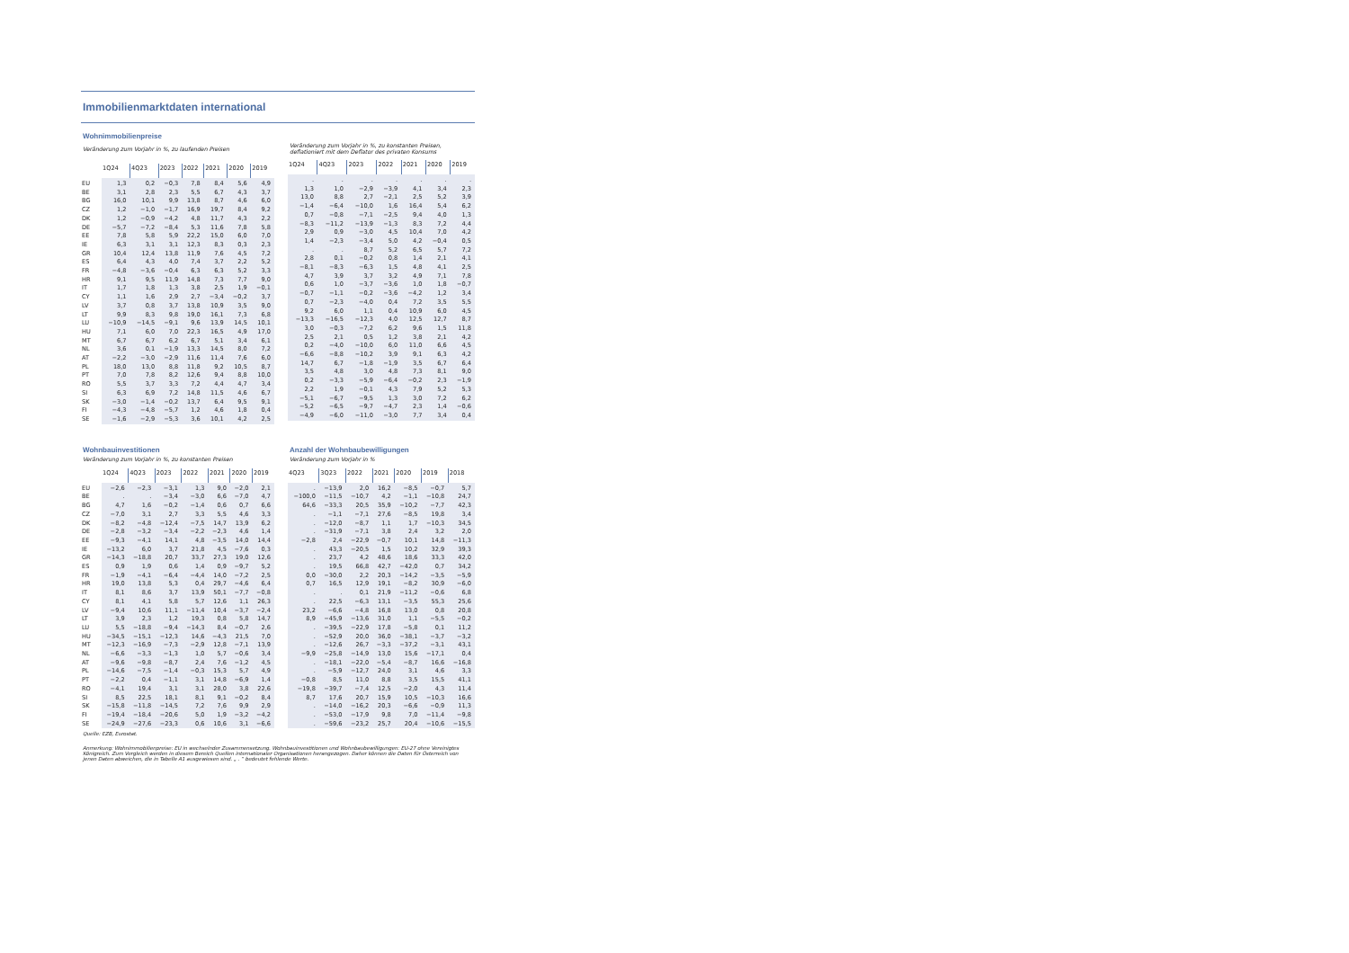Immobilienmarktdaten international
Wohnimmobilienpreise
Veränderung zum Vorjahr in %, zu laufenden Preisen
| | 1Q24 | 4Q23 | 2023 | 2022 | 2021 | 2020 | 2019 |
| --- | --- | --- | --- | --- | --- | --- | --- |
| EU | 1,3 | 0,2 | −0,3 | 7,8 | 8,4 | 5,6 | 4,9 |
| BE | 3,1 | 2,8 | 2,3 | 5,5 | 6,7 | 4,3 | 3,7 |
| BG | 16,0 | 10,1 | 9,9 | 13,8 | 8,7 | 4,6 | 6,0 |
| CZ | 1,2 | −1,0 | −1,7 | 16,9 | 19,7 | 8,4 | 9,2 |
| DK | 1,2 | −0,9 | −4,2 | 4,8 | 11,7 | 4,3 | 2,2 |
| DE | −5,7 | −7,2 | −8,4 | 5,3 | 11,6 | 7,8 | 5,8 |
| EE | 7,8 | 5,8 | 5,9 | 22,2 | 15,0 | 6,0 | 7,0 |
| IE | 6,3 | 3,1 | 3,1 | 12,3 | 8,3 | 0,3 | 2,3 |
| GR | 10,4 | 12,4 | 13,8 | 11,9 | 7,6 | 4,5 | 7,2 |
| ES | 6,4 | 4,3 | 4,0 | 7,4 | 3,7 | 2,2 | 5,2 |
| FR | −4,8 | −3,6 | −0,4 | 6,3 | 6,3 | 5,2 | 3,3 |
| HR | 9,1 | 9,5 | 11,9 | 14,8 | 7,3 | 7,7 | 9,0 |
| IT | 1,7 | 1,8 | 1,3 | 3,8 | 2,5 | 1,9 | −0,1 |
| CY | 1,1 | 1,6 | 2,9 | 2,7 | −3,4 | −0,2 | 3,7 |
| LV | 3,7 | 0,8 | 3,7 | 13,8 | 10,9 | 3,5 | 9,0 |
| LT | 9,9 | 8,3 | 9,8 | 19,0 | 16,1 | 7,3 | 6,8 |
| LU | −10,9 | −14,5 | −9,1 | 9,6 | 13,9 | 14,5 | 10,1 |
| HU | 7,1 | 6,0 | 7,0 | 22,3 | 16,5 | 4,9 | 17,0 |
| MT | 6,7 | 6,7 | 6,2 | 6,7 | 5,1 | 3,4 | 6,1 |
| NL | 3,6 | 0,1 | −1,9 | 13,3 | 14,5 | 8,0 | 7,2 |
| AT | −2,2 | −3,0 | −2,9 | 11,6 | 11,4 | 7,6 | 6,0 |
| PL | 18,0 | 13,0 | 8,8 | 11,8 | 9,2 | 10,5 | 8,7 |
| PT | 7,0 | 7,8 | 8,2 | 12,6 | 9,4 | 8,8 | 10,0 |
| RO | 5,5 | 3,7 | 3,3 | 7,2 | 4,4 | 4,7 | 3,4 |
| SI | 6,3 | 6,9 | 7,2 | 14,8 | 11,5 | 4,6 | 6,7 |
| SK | −3,0 | −1,4 | −0,2 | 13,7 | 6,4 | 9,5 | 9,1 |
| FI | −4,3 | −4,8 | −5,7 | 1,2 | 4,6 | 1,8 | 0,4 |
| SE | −1,6 | −2,9 | −5,3 | 3,6 | 10,1 | 4,2 | 2,5 |
Veränderung zum Vorjahr in %, zu konstanten Preisen, deflationiert mit dem Deflator des privaten Konsums
| 1Q24 | 4Q23 | 2023 | 2022 | 2021 | 2020 | 2019 |
| --- | --- | --- | --- | --- | --- | --- |
| . | . | . | . | . | . | . |
| 1,3 | 1,0 | −2,9 | −3,9 | 4,1 | 3,4 | 2,3 |
| 13,0 | 8,8 | 2,7 | −2,1 | 2,5 | 5,2 | 3,9 |
| −1,4 | −6,4 | −10,0 | 1,6 | 16,4 | 5,4 | 6,2 |
| 0,7 | −0,8 | −7,1 | −2,5 | 9,4 | 4,0 | 1,3 |
| −8,3 | −11,2 | −13,9 | −1,3 | 8,3 | 7,2 | 4,4 |
| 2,9 | 0,9 | −3,0 | 4,5 | 10,4 | 7,0 | 4,2 |
| 1,4 | −2,3 | −3,4 | 5,0 | 4,2 | −0,4 | 0,5 |
| . | . | 8,7 | 5,2 | 6,5 | 5,7 | 7,2 |
| 2,8 | 0,1 | −0,2 | 0,8 | 1,4 | 2,1 | 4,1 |
| −8,1 | −8,3 | −6,3 | 1,5 | 4,8 | 4,1 | 2,5 |
| 4,7 | 3,9 | 3,7 | 3,2 | 4,9 | 7,1 | 7,8 |
| 0,6 | 1,0 | −3,7 | −3,6 | 1,0 | 1,8 | −0,7 |
| −0,7 | −1,1 | −0,2 | −3,6 | −4,2 | 1,2 | 3,4 |
| 0,7 | −2,3 | −4,0 | 0,4 | 7,2 | 3,5 | 5,5 |
| 9,2 | 6,0 | 1,1 | 0,4 | 10,9 | 6,0 | 4,5 |
| −13,3 | −16,5 | −12,3 | 4,0 | 12,5 | 12,7 | 8,7 |
| 3,0 | −0,3 | −7,2 | 6,2 | 9,6 | 1,5 | 11,8 |
| 2,5 | 2,1 | 0,5 | 1,2 | 3,8 | 2,1 | 4,2 |
| 0,2 | −4,0 | −10,0 | 6,0 | 11,0 | 6,6 | 4,5 |
| −6,6 | −8,8 | −10,2 | 3,9 | 9,1 | 6,3 | 4,2 |
| 14,7 | 6,7 | −1,8 | −1,9 | 3,5 | 6,7 | 6,4 |
| 3,5 | 4,8 | 3,0 | 4,8 | 7,3 | 8,1 | 9,0 |
| 0,2 | −3,3 | −5,9 | −6,4 | −0,2 | 2,3 | −1,9 |
| 2,2 | 1,9 | −0,1 | 4,3 | 7,9 | 5,2 | 5,3 |
| −5,1 | −6,7 | −9,5 | 1,3 | 3,0 | 7,2 | 6,2 |
| −5,2 | −6,5 | −9,7 | −4,7 | 2,3 | 1,4 | −0,6 |
| −4,9 | −6,0 | −11,0 | −3,0 | 7,7 | 3,4 | 0,4 |
Wohnbauinvestitionen
Veränderung zum Vorjahr in %, zu konstanten Preisen
| | 1Q24 | 4Q23 | 2023 | 2022 | 2021 | 2020 | 2019 |
| --- | --- | --- | --- | --- | --- | --- | --- |
| EU | −2,6 | −2,3 | −3,1 | 1,3 | 9,0 | −2,0 | 2,1 |
| BE | . | . | −3,4 | −3,0 | 6,6 | −7,0 | 4,7 |
| BG | 4,7 | 1,6 | −0,2 | −1,4 | 0,6 | 0,7 | 6,6 |
| CZ | −7,0 | 3,1 | 2,7 | 3,3 | 5,5 | 4,6 | 3,3 |
| DK | −8,2 | −4,8 | −12,4 | −7,5 | 14,7 | 13,9 | 6,2 |
| DE | −2,8 | −3,2 | −3,4 | −2,2 | −2,3 | 4,6 | 1,4 |
| EE | −9,3 | −4,1 | 14,1 | 4,8 | −3,5 | 14,0 | 14,4 |
| IE | −13,2 | 6,0 | 3,7 | 21,8 | 4,5 | −7,6 | 0,3 |
| GR | −14,3 | −18,8 | 20,7 | 33,7 | 27,3 | 19,0 | 12,6 |
| ES | 0,9 | 1,9 | 0,6 | 1,4 | 0,9 | −9,7 | 5,2 |
| FR | −1,9 | −4,1 | −6,4 | −4,4 | 14,0 | −7,2 | 2,5 |
| HR | 19,0 | 13,8 | 5,3 | 0,4 | 29,7 | −4,6 | 6,4 |
| IT | 8,1 | 8,6 | 3,7 | 13,9 | 50,1 | −7,7 | −0,8 |
| CY | 8,1 | 4,1 | 5,8 | 5,7 | 12,6 | 1,1 | 26,3 |
| LV | −9,4 | 10,6 | 11,1 | −11,4 | 10,4 | −3,7 | −2,4 |
| LT | 3,9 | 2,3 | 1,2 | 19,3 | 0,8 | 5,8 | 14,7 |
| LU | 5,5 | −18,8 | −9,4 | −14,3 | 8,4 | −0,7 | 2,6 |
| HU | −34,5 | −15,1 | −12,3 | 14,6 | −4,3 | 21,5 | 7,0 |
| MT | −12,3 | −16,9 | −7,3 | −2,9 | 12,8 | −7,1 | 13,9 |
| NL | −6,6 | −3,3 | −1,3 | 1,0 | 5,7 | −0,6 | 3,4 |
| AT | −9,6 | −9,8 | −8,7 | 2,4 | 7,6 | −1,2 | 4,5 |
| PL | −14,6 | −7,5 | −1,4 | −0,3 | 15,3 | 5,7 | 4,9 |
| PT | −2,2 | 0,4 | −1,1 | 3,1 | 14,8 | −6,9 | 1,4 |
| RO | −4,1 | 19,4 | 3,1 | 3,1 | 28,0 | 3,8 | 22,6 |
| SI | 8,5 | 22,5 | 18,1 | 8,1 | 9,1 | −0,2 | 8,4 |
| SK | −15,8 | −11,8 | −14,5 | 7,2 | 7,6 | 9,9 | 2,9 |
| FI | −19,4 | −18,4 | −20,6 | 5,0 | 1,9 | −3,2 | −4,2 |
| SE | −24,9 | −27,6 | −23,3 | 0,6 | 10,6 | 3,1 | −6,6 |
Anzahl der Wohnbaubewilligungen
Veränderung zum Vorjahr in %
| 4Q23 | 3Q23 | 2022 | 2021 | 2020 | 2019 | 2018 |
| --- | --- | --- | --- | --- | --- | --- |
| . | −13,9 | 2,0 | 16,2 | −8,5 | −0,7 | 5,7 |
| −100,0 | −11,5 | −10,7 | 4,2 | −1,1 | −10,8 | 24,7 |
| 64,6 | −33,3 | 20,5 | 35,9 | −10,2 | −7,7 | 42,3 |
| . | −1,1 | −7,1 | 27,6 | −8,5 | 19,8 | 3,4 |
| . | −12,0 | −8,7 | 1,1 | 1,7 | −10,3 | 34,5 |
| . | −31,9 | −7,1 | 3,8 | 2,4 | 3,2 | 2,0 |
| −2,8 | 2,4 | −22,9 | −0,7 | 10,1 | 14,8 | −11,3 |
| . | 43,3 | −20,5 | 1,5 | 10,2 | 32,9 | 39,3 |
| . | 23,7 | 4,2 | 48,6 | 18,6 | 33,3 | 42,0 |
| . | 19,5 | 66,8 | 42,7 | −42,0 | 0,7 | 34,2 |
| 0,0 | −30,0 | 2,2 | 20,3 | −14,2 | −3,5 | −5,9 |
| 0,7 | 16,5 | 12,9 | 19,1 | −8,2 | 30,9 | −6,0 |
| . | . | 0,1 | 21,9 | −11,2 | −0,6 | 6,8 |
| . | 22,5 | −6,3 | 13,1 | −3,5 | 55,3 | 25,6 |
| 23,2 | −6,6 | −4,8 | 16,8 | 13,0 | 0,8 | 20,8 |
| 8,9 | −45,9 | −13,6 | 31,0 | 1,1 | −5,5 | −0,2 |
| . | −39,5 | −22,9 | 17,8 | −5,8 | 0,1 | 11,2 |
| . | −52,9 | 20,0 | 36,0 | −38,1 | −3,7 | −3,2 |
| . | −12,6 | 26,7 | −3,3 | −37,2 | −3,1 | 43,1 |
| −9,9 | −25,8 | −14,9 | 13,0 | 15,6 | −17,1 | 0,4 |
| . | −18,1 | −22,0 | −5,4 | −8,7 | 16,6 | −16,8 |
| . | −5,9 | −12,7 | 24,0 | 3,1 | 4,6 | 3,3 |
| −0,8 | 8,5 | 11,0 | 8,8 | 3,5 | 15,5 | 41,1 |
| −19,8 | −39,7 | −7,4 | 12,5 | −2,0 | 4,3 | 11,4 |
| 8,7 | 17,6 | 20,7 | 15,9 | 10,5 | −10,3 | 16,6 |
| . | −14,0 | −16,2 | 20,3 | −6,6 | −0,9 | 11,3 |
| . | −53,0 | −17,9 | 9,8 | 7,0 | −11,4 | −9,8 |
| . | −59,6 | −23,2 | 25,7 | 20,4 | −10,6 | −15,5 |
Quelle: EZB, Eurostat.
Anmerkung: Wohnimmobilienpreise: EU in wechselnder Zusammensetzung. Wohnbauinvestitionen und Wohnbaubewilligungen: EU-27 ohne Vereinigtes Königreich. Zum Vergleich werden in diesem Bereich Quellen internationaler Organisationen herangezogen. Daher können die Daten für Österreich von jenen Daten abweichen, die in Tabelle A1 ausgewiesen sind. „ . “ bedeutet fehlende Werte.